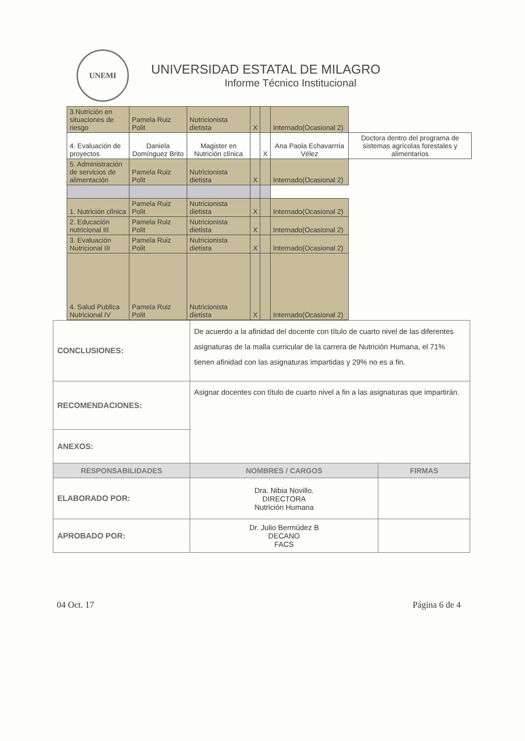UNEMI
UNIVERSIDAD ESTATAL DE MILAGRO
Informe Técnico Institucional
| 3.Nutrición en situaciones de riesgo | Pamela Ruiz Polit | Nutricionista dietista | X | | Internado(Ocasional 2) | |
| 4. Evaluación de proyectos | Daniela Domínguez Brito | Magister en Nutrición clínica | | X | Ana Paola Echavarrria Vélez | Doctora dentro del programa de sistemas agrícolas forestales y alimentarios |
| 5. Administración de servicios de alimentación | Pamela Ruiz Polit | Nutricionista dietista | X | | Internado(Ocasional 2) | |
| 1. Nutrición clínica | Pamela Ruiz Polit | Nutricionista dietista | X | | Internado(Ocasional 2) | |
| 2. Educación nutricional III | Pamela Ruiz Polit | Nutricionista dietista | X | | Internado(Ocasional 2) | |
| 3. Evaluación Nutricional III | Pamela Ruiz Polit | Nutricionista dietista | X | | Internado(Ocasional 2) | |
| 4. Salud Publica Nutricional IV | Pamela Ruiz Polit | Nutricionista dietista | X | | Internado(Ocasional 2) | |
| CONCLUSIONES: | De acuerdo a la afinidad del docente con título de cuarto nivel de las diferentes asignaturas de la malla curricular de la carrera de Nutrición Humana, el 71% tienen afinidad con las asignaturas impartidas y 29% no es a fin. | |
| RECOMENDACIONES: | Asignar docentes con título de cuarto nivel a fin a las asignaturas que impartirán. | |
| ANEXOS: | | |
| RESPONSABILIDADES | NOMBRES / CARGOS | FIRMAS |
| ELABORADO POR: | Dra. Nibia Novillo. DIRECTORA Nutrición Humana | |
| APROBADO POR: | Dr. Julio Bermúdez B DECANO FACS | |
04 Oct. 17 Página 6 de 4